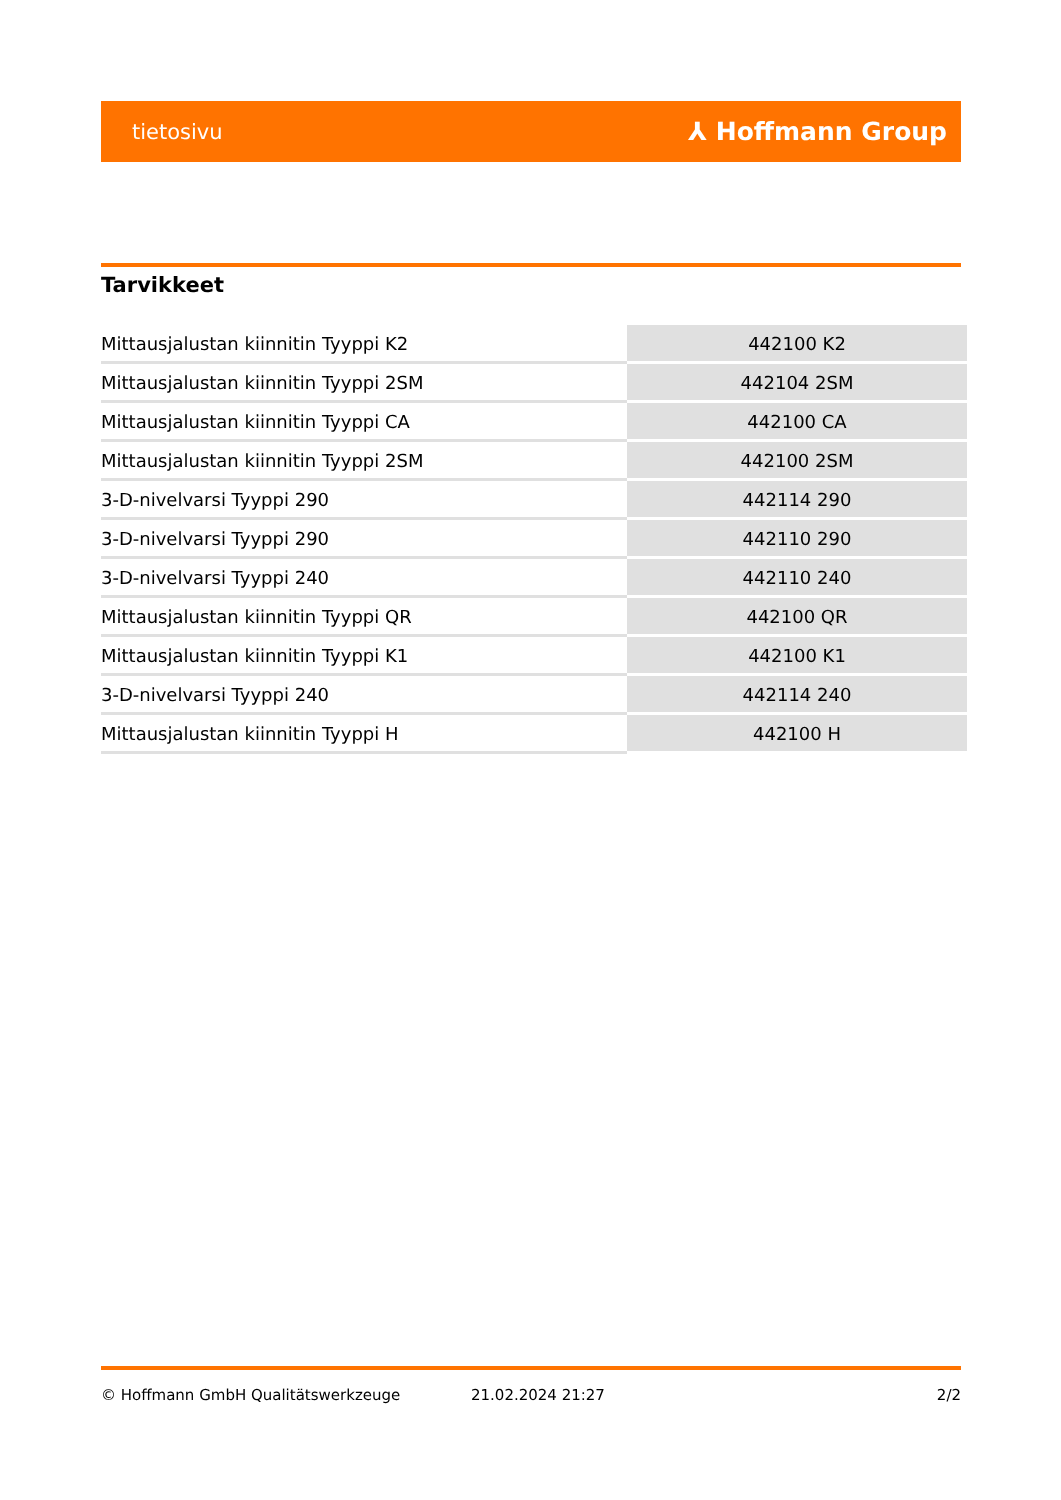tietosivu ⅄ Hoffmann Group
Tarvikkeet
| Mittausjalustan kiinnitin Tyyppi K2 | 442100 K2 |
| Mittausjalustan kiinnitin Tyyppi 2SM | 442104 2SM |
| Mittausjalustan kiinnitin Tyyppi CA | 442100 CA |
| Mittausjalustan kiinnitin Tyyppi 2SM | 442100 2SM |
| 3-D-nivelvarsi Tyyppi 290 | 442114 290 |
| 3-D-nivelvarsi Tyyppi 290 | 442110 290 |
| 3-D-nivelvarsi Tyyppi 240 | 442110 240 |
| Mittausjalustan kiinnitin Tyyppi QR | 442100 QR |
| Mittausjalustan kiinnitin Tyyppi K1 | 442100 K1 |
| 3-D-nivelvarsi Tyyppi 240 | 442114 240 |
| Mittausjalustan kiinnitin Tyyppi H | 442100 H |
© Hoffmann GmbH Qualitätswerkzeuge 21.02.2024 21:27 2/2